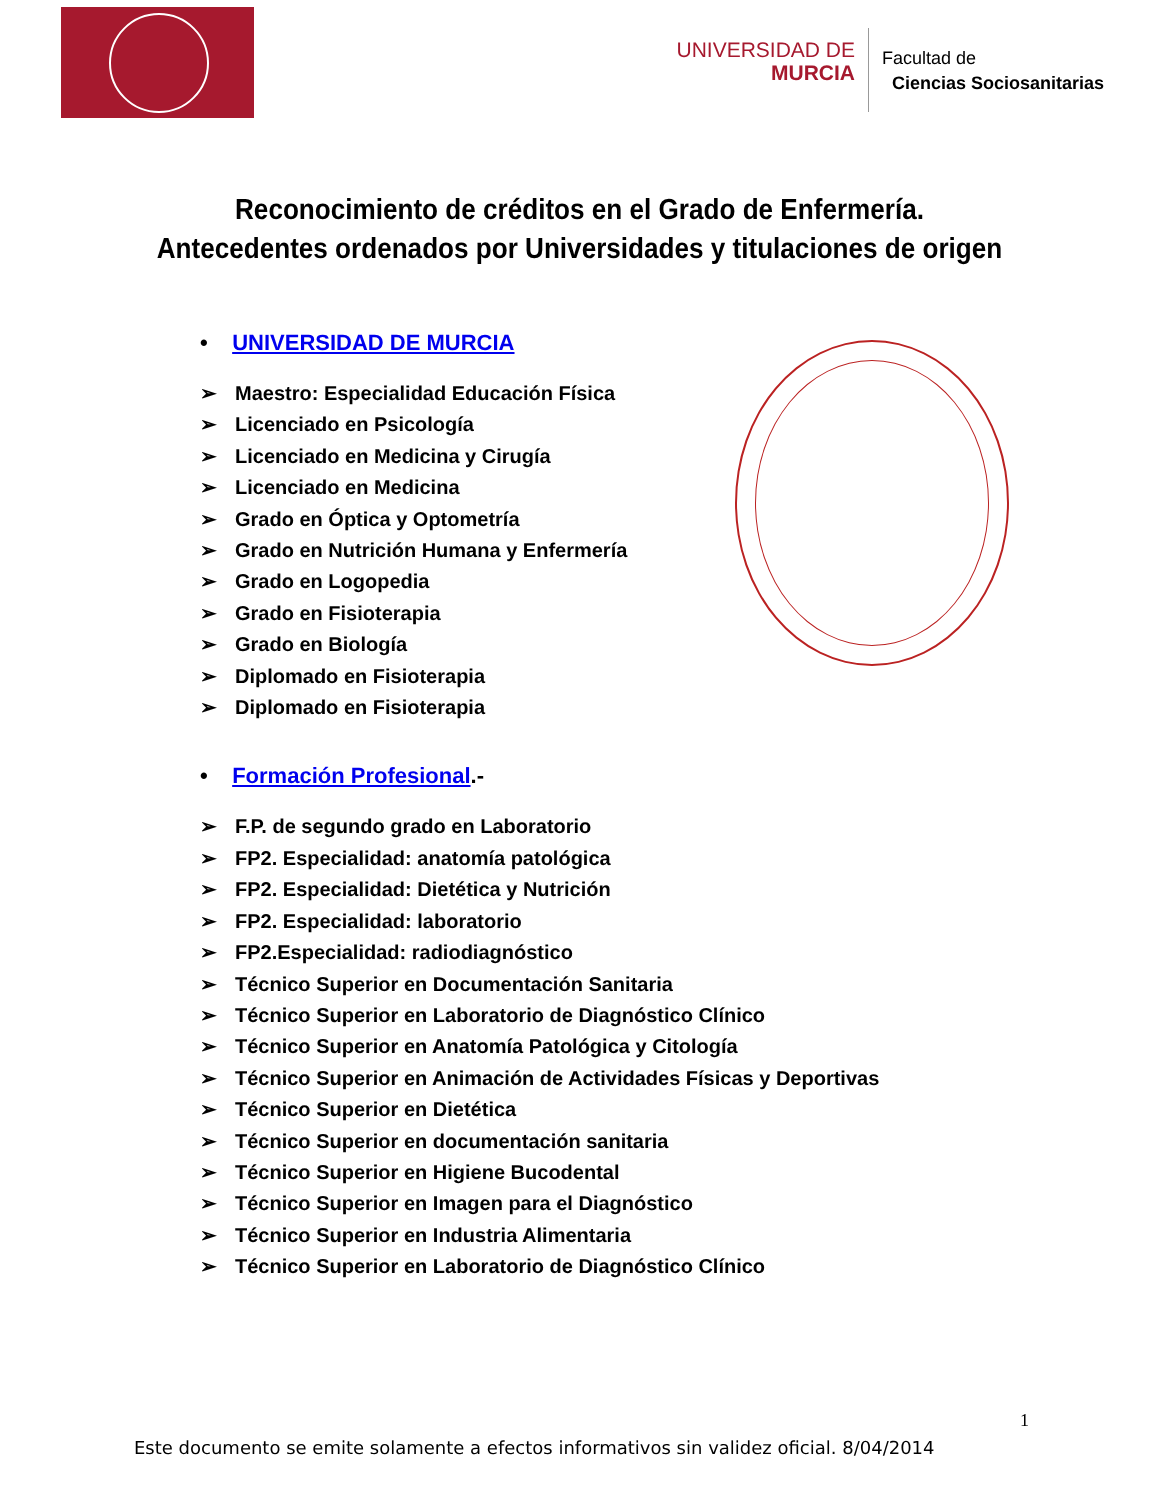UNIVERSIDAD DE
MURCIA
Facultad de
Ciencias Sociosanitarias
Reconocimiento de créditos en el Grado de Enfermería.
Antecedentes ordenados por Universidades y titulaciones de origen
• UNIVERSIDAD DE MURCIA
➢ Maestro: Especialidad Educación Física
➢ Licenciado en Psicología
➢ Licenciado en Medicina y Cirugía
➢ Licenciado en Medicina
➢ Grado en Óptica y Optometría
➢ Grado en Nutrición Humana y Enfermería
➢ Grado en Logopedia
➢ Grado en Fisioterapia
➢ Grado en Biología
➢ Diplomado en Fisioterapia
➢ Diplomado en Fisioterapia
• Formación Profesional.-
➢ F.P. de segundo grado en Laboratorio
➢ FP2. Especialidad: anatomía patológica
➢ FP2. Especialidad: Dietética y Nutrición
➢ FP2. Especialidad: laboratorio
➢ FP2.Especialidad: radiodiagnóstico
➢ Técnico Superior en Documentación Sanitaria
➢ Técnico Superior en Laboratorio de Diagnóstico Clínico
➢ Técnico Superior en Anatomía Patológica y Citología
➢ Técnico Superior en Animación de Actividades Físicas y Deportivas
➢ Técnico Superior en Dietética
➢ Técnico Superior en documentación sanitaria
➢ Técnico Superior en Higiene Bucodental
➢ Técnico Superior en Imagen para el Diagnóstico
➢ Técnico Superior en Industria Alimentaria
➢ Técnico Superior en Laboratorio de Diagnóstico Clínico
1
Este documento se emite solamente a efectos informativos sin validez oficial. 8/04/2014